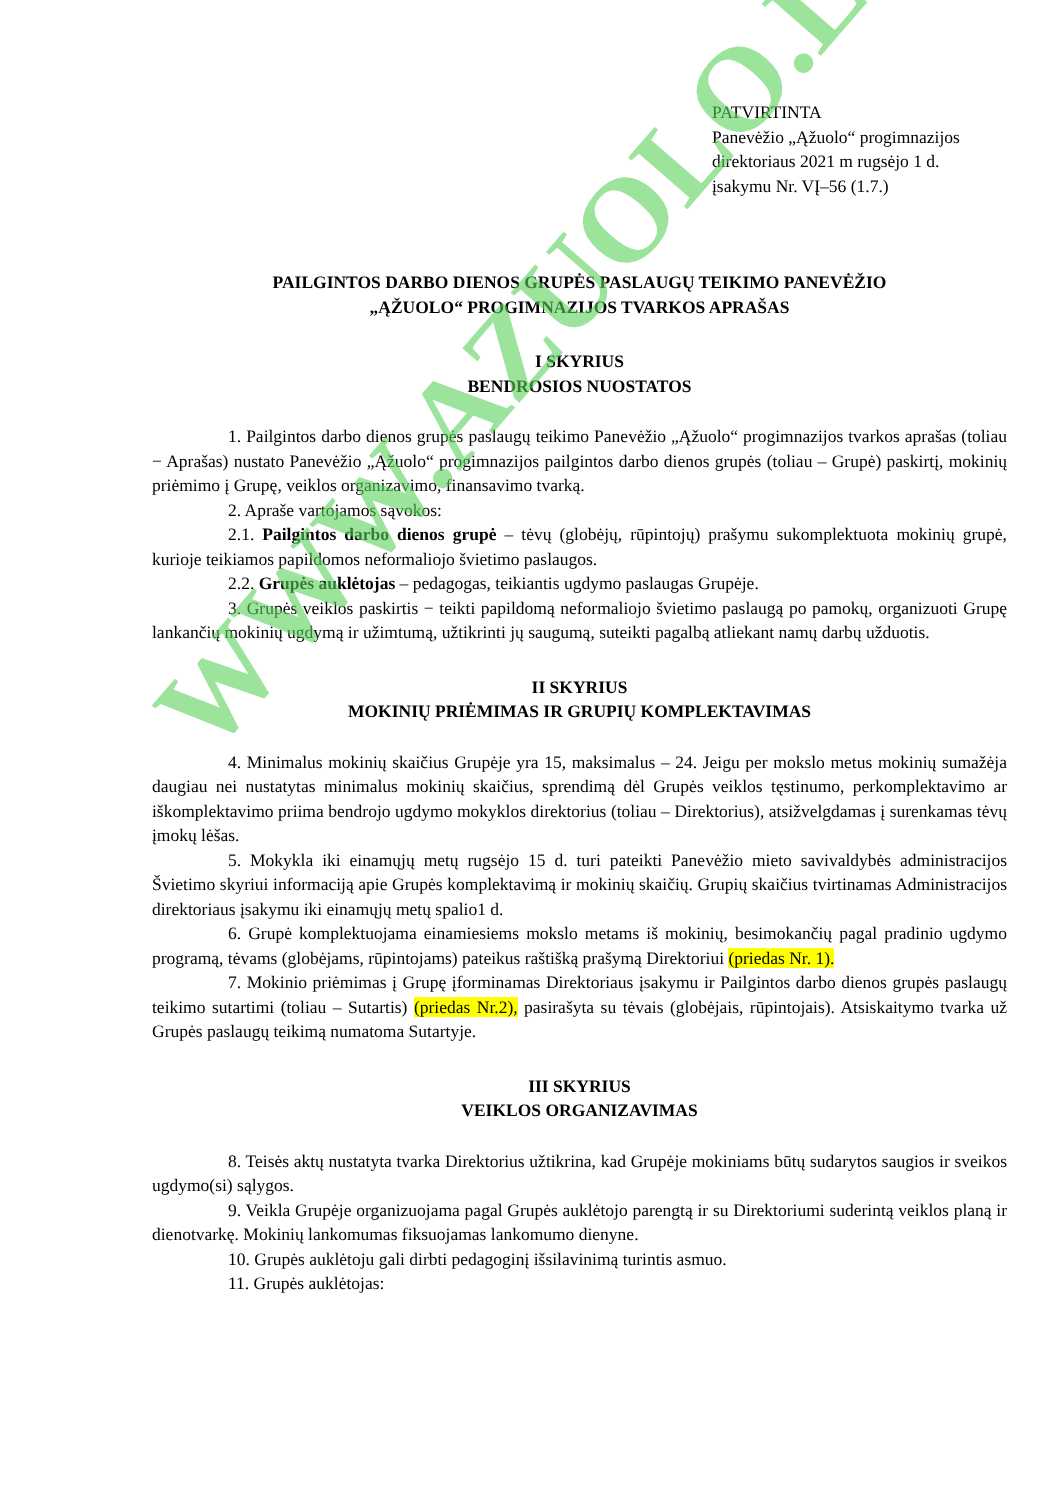PATVIRTINTA
Panevėžio „Ąžuolo“ progimnazijos
direktoriaus 2021 m rugsėjo 1 d.
įsakymu Nr. VĮ–56 (1.7.)
PAILGINTOS DARBO DIENOS GRUPĖS PASLAUGŲ TEIKIMO PANEVĖŽIO
„ĄŽUOLO“ PROGIMNAZIJOS TVARKOS APRAŠAS
I SKYRIUS
BENDROSIOS NUOSTATOS
1. Pailgintos darbo dienos grupės paslaugų teikimo Panevėžio „Ąžuolo“ progimnazijos tvarkos aprašas (toliau − Aprašas) nustato Panevėžio „Ąžuolo“ progimnazijos pailgintos darbo dienos grupės (toliau – Grupė) paskirtį, mokinių priėmimo į Grupę, veiklos organizavimo, finansavimo tvarką.
2. Apraše vartojamos sąvokos:
2.1. Pailgintos darbo dienos grupė – tėvų (globėjų, rūpintojų) prašymu sukomplektuota mokinių grupė, kurioje teikiamos papildomos neformaliojo švietimo paslaugos.
2.2. Grupės auklėtojas – pedagogas, teikiantis ugdymo paslaugas Grupėje.
3. Grupės veiklos paskirtis − teikti papildomą neformaliojo švietimo paslaugą po pamokų, organizuoti Grupę lankančių mokinių ugdymą ir užimtumą, užtikrinti jų saugumą, suteikti pagalbą atliekant namų darbų užduotis.
II SKYRIUS
MOKINIŲ PRIĖMIMAS IR GRUPIŲ KOMPLEKTAVIMAS
4. Minimalus mokinių skaičius Grupėje yra 15, maksimalus – 24. Jeigu per mokslo metus mokinių sumažėja daugiau nei nustatytas minimalus mokinių skaičius, sprendimą dėl Grupės veiklos tęstinumo, perkomplektavimo ar iškomplektavimo priima bendrojo ugdymo mokyklos direktorius (toliau – Direktorius), atsižvelgdamas į surenkamas tėvų įmokų lėšas.
5. Mokykla iki einamųjų metų rugsėjo 15 d. turi pateikti Panevėžio mieto savivaldybės administracijos Švietimo skyriui informaciją apie Grupės komplektavimą ir mokinių skaičių. Grupių skaičius tvirtinamas Administracijos direktoriaus įsakymu iki einamųjų metų spalio1 d.
6. Grupė komplektuojama einamiesiems mokslo metams iš mokinių, besimokančių pagal pradinio ugdymo programą, tėvams (globėjams, rūpintojams) pateikus raštišką prašymą Direktoriui (priedas Nr. 1).
7. Mokinio priėmimas į Grupę įforminamas Direktoriaus įsakymu ir Pailgintos darbo dienos grupės paslaugų teikimo sutartimi (toliau – Sutartis) (priedas Nr.2), pasirašyta su tėvais (globėjais, rūpintojais). Atsiskaitymo tvarka už Grupės paslaugų teikimą numatoma Sutartyje.
III SKYRIUS
VEIKLOS ORGANIZAVIMAS
8. Teisės aktų nustatyta tvarka Direktorius užtikrina, kad Grupėje mokiniams būtų sudarytos saugios ir sveikos ugdymo(si) sąlygos.
9. Veikla Grupėje organizuojama pagal Grupės auklėtojo parengtą ir su Direktoriumi suderintą veiklos planą ir dienotvarkę. Mokinių lankomumas fiksuojamas lankomumo dienyne.
10. Grupės auklėtoju gali dirbti pedagoginį išsilavinimą turintis asmuo.
11. Grupės auklėtojas:
WWW.AZUOLO.LT